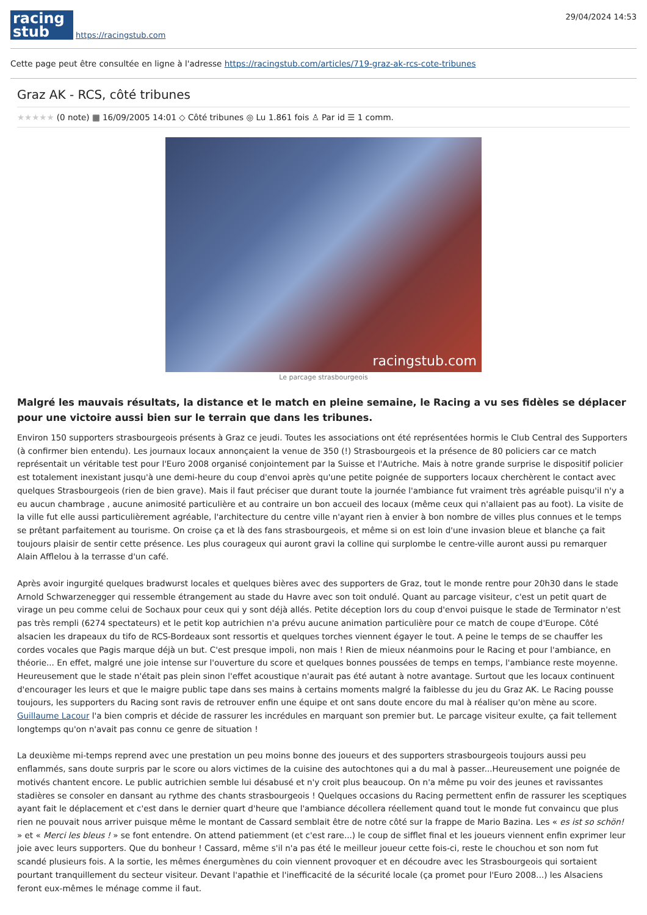racing
stub
https://racingstub.com
29/04/2024 14:53
Cette page peut être consultée en ligne à l'adresse https://racingstub.com/articles/719-graz-ak-rcs-cote-tribunes
Graz AK - RCS, côté tribunes
★★★★★ (0 note) ▦ 16/09/2005 14:01 ◇ Côté tribunes ◎ Lu 1.861 fois ♙ Par id ☰ 1 comm.
racingstub.com
Le parcage strasbourgeois
Malgré les mauvais résultats, la distance et le match en pleine semaine, le Racing a vu ses fidèles se déplacer pour une victoire aussi bien sur le terrain que dans les tribunes.
Environ 150 supporters strasbourgeois présents à Graz ce jeudi. Toutes les associations ont été représentées hormis le Club Central des Supporters (à confirmer bien entendu). Les journaux locaux annonçaient la venue de 350 (!) Strasbourgeois et la présence de 80 policiers car ce match représentait un véritable test pour l'Euro 2008 organisé conjointement par la Suisse et l'Autriche. Mais à notre grande surprise le dispositif policier est totalement inexistant jusqu'à une demi-heure du coup d'envoi après qu'une petite poignée de supporters locaux cherchèrent le contact avec quelques Strasbourgeois (rien de bien grave). Mais il faut préciser que durant toute la journée l'ambiance fut vraiment très agréable puisqu'il n'y a eu aucun chambrage , aucune animosité particulière et au contraire un bon accueil des locaux (même ceux qui n'allaient pas au foot). La visite de la ville fut elle aussi particulièrement agréable, l'architecture du centre ville n'ayant rien à envier à bon nombre de villes plus connues et le temps se prêtant parfaitement au tourisme. On croise ça et là des fans strasbourgeois, et même si on est loin d'une invasion bleue et blanche ça fait toujours plaisir de sentir cette présence. Les plus courageux qui auront gravi la colline qui surplombe le centre-ville auront aussi pu remarquer Alain Afflelou à la terrasse d'un café.
Après avoir ingurgité quelques bradwurst locales et quelques bières avec des supporters de Graz, tout le monde rentre pour 20h30 dans le stade Arnold Schwarzenegger qui ressemble étrangement au stade du Havre avec son toit ondulé. Quant au parcage visiteur, c'est un petit quart de virage un peu comme celui de Sochaux pour ceux qui y sont déjà allés. Petite déception lors du coup d'envoi puisque le stade de Terminator n'est pas très rempli (6274 spectateurs) et le petit kop autrichien n'a prévu aucune animation particulière pour ce match de coupe d'Europe. Côté alsacien les drapeaux du tifo de RCS-Bordeaux sont ressortis et quelques torches viennent égayer le tout. A peine le temps de se chauffer les cordes vocales que Pagis marque déjà un but. C'est presque impoli, non mais ! Rien de mieux néanmoins pour le Racing et pour l'ambiance, en théorie... En effet, malgré une joie intense sur l'ouverture du score et quelques bonnes poussées de temps en temps, l'ambiance reste moyenne. Heureusement que le stade n'était pas plein sinon l'effet acoustique n'aurait pas été autant à notre avantage. Surtout que les locaux continuent d'encourager les leurs et que le maigre public tape dans ses mains à certains moments malgré la faiblesse du jeu du Graz AK. Le Racing pousse toujours, les supporters du Racing sont ravis de retrouver enfin une équipe et ont sans doute encore du mal à réaliser qu'on mène au score. Guillaume Lacour l'a bien compris et décide de rassurer les incrédules en marquant son premier but. Le parcage visiteur exulte, ça fait tellement longtemps qu'on n'avait pas connu ce genre de situation !
La deuxième mi-temps reprend avec une prestation un peu moins bonne des joueurs et des supporters strasbourgeois toujours aussi peu enflammés, sans doute surpris par le score ou alors victimes de la cuisine des autochtones qui a du mal à passer...Heureusement une poignée de motivés chantent encore. Le public autrichien semble lui désabusé et n'y croit plus beaucoup. On n'a même pu voir des jeunes et ravissantes stadières se consoler en dansant au rythme des chants strasbourgeois ! Quelques occasions du Racing permettent enfin de rassurer les sceptiques ayant fait le déplacement et c'est dans le dernier quart d'heure que l'ambiance décollera réellement quand tout le monde fut convaincu que plus rien ne pouvait nous arriver puisque même le montant de Cassard semblait être de notre côté sur la frappe de Mario Bazina. Les « es ist so schön! » et « Merci les bleus ! » se font entendre. On attend patiemment (et c'est rare...) le coup de sifflet final et les joueurs viennent enfin exprimer leur joie avec leurs supporters. Que du bonheur ! Cassard, même s'il n'a pas été le meilleur joueur cette fois-ci, reste le chouchou et son nom fut scandé plusieurs fois. A la sortie, les mêmes énergumènes du coin viennent provoquer et en découdre avec les Strasbourgeois qui sortaient pourtant tranquillement du secteur visiteur. Devant l'apathie et l'inefficacité de la sécurité locale (ça promet pour l'Euro 2008...) les Alsaciens feront eux-mêmes le ménage comme il faut.